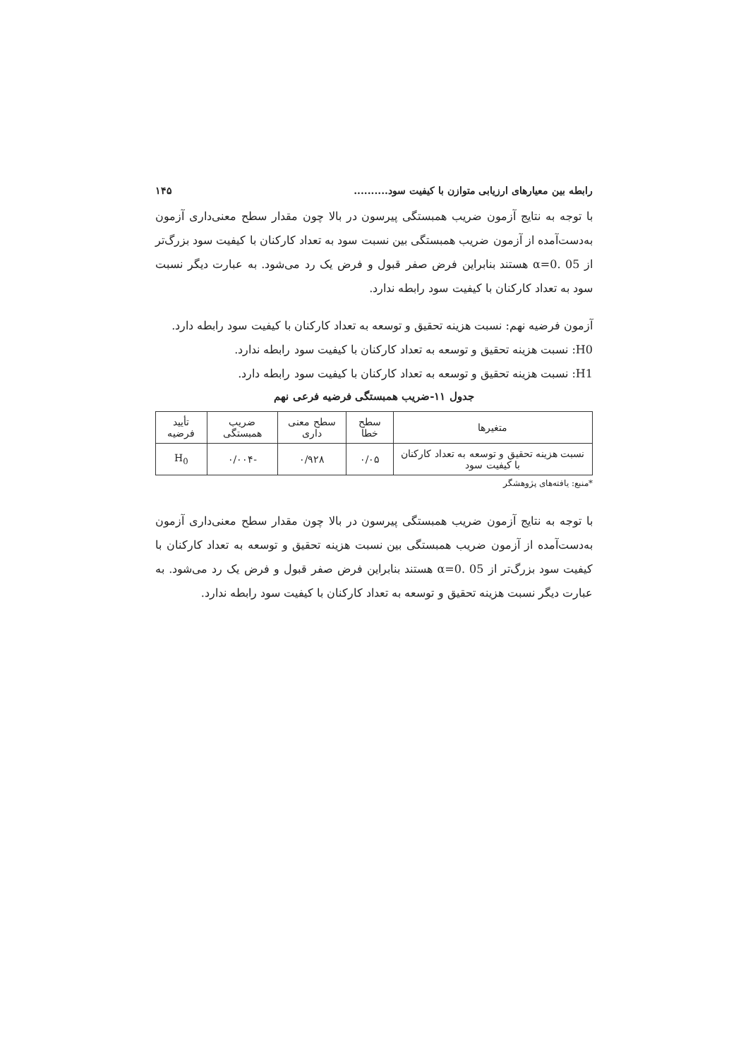رابطه بین معیارهای ارزیابی متوازن با کیفیت سود.......... ۱۴۵
با توجه به نتایج آزمون ضریب همبستگی پیرسون در بالا چون مقدار سطح معنی‌داری آزمون به‌دست‌آمده از آزمون ضریب همبستگی بین نسبت سود به تعداد کارکنان با کیفیت سود بزرگ‌تر از α=0. 05 هستند بنابراین فرض صفر قبول و فرض یک رد می‌شود. به عبارت دیگر نسبت سود به تعداد کارکنان با کیفیت سود رابطه ندارد.
آزمون فرضیه نهم: نسبت هزینه تحقیق و توسعه به تعداد کارکنان با کیفیت سود رابطه دارد.
H0: نسبت هزینه تحقیق و توسعه به تعداد کارکنان با کیفیت سود رابطه ندارد.
H1: نسبت هزینه تحقیق و توسعه به تعداد کارکنان با کیفیت سود رابطه دارد.
جدول ۱۱-ضریب همبستگی فرضیه فرعی نهم
| متغیرها | سطح خطا | سطح معنی داری | ضریب همبستگی | تأیید فرضیه |
| --- | --- | --- | --- | --- |
| نسبت هزینه تحقیق و توسعه به تعداد کارکنان با کیفیت سود | ۰/۰۵ | ۰/۹۲۸ | -۰/۰۰۴ | H<sub>0</sub> |
*منبع: یافته‌های پژوهشگر
با توجه به نتایج آزمون ضریب همبستگی پیرسون در بالا چون مقدار سطح معنی‌داری آزمون به‌دست‌آمده از آزمون ضریب همبستگی بین نسبت هزینه تحقیق و توسعه به تعداد کارکنان با کیفیت سود بزرگ‌تر از α=0. 05 هستند بنابراین فرض صفر قبول و فرض یک رد می‌شود. به عبارت دیگر نسبت هزینه تحقیق و توسعه به تعداد کارکنان با کیفیت سود رابطه ندارد.